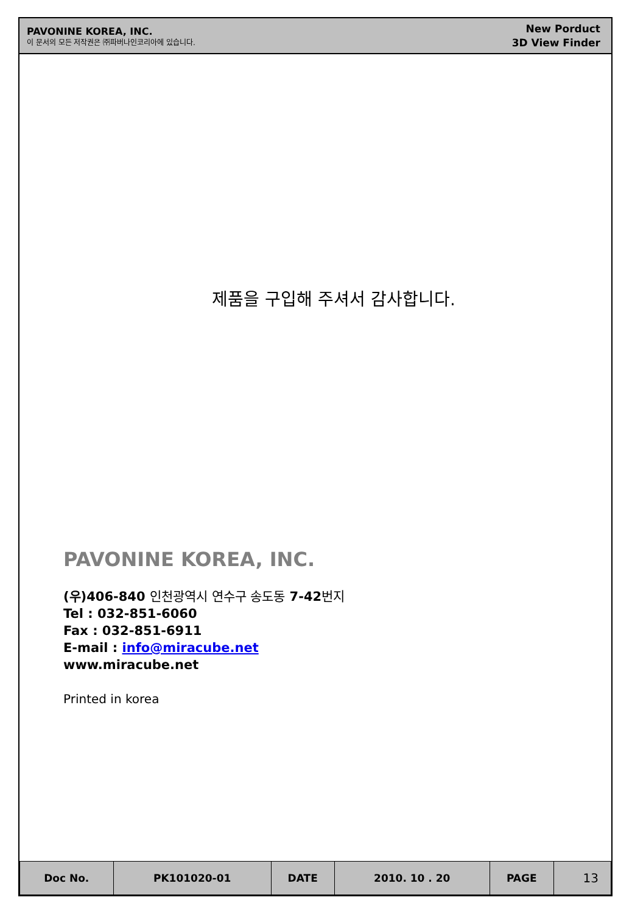PAVONINE KOREA, INC.
이 문서의 모든 저작권은 ㈜파버나인코리아에 있습니다.
New Porduct
3D View Finder
제품을 구입해 주셔서 감사합니다.
PAVONINE KOREA, INC.
(우)406-840 인천광역시 연수구 송도동 7-42번지
Tel : 032-851-6060
Fax : 032-851-6911
E-mail : info@miracube.net
www.miracube.net
Printed in korea
| Doc No. | PK101020-01 | DATE | 2010. 10 . 20 | PAGE | 13 |